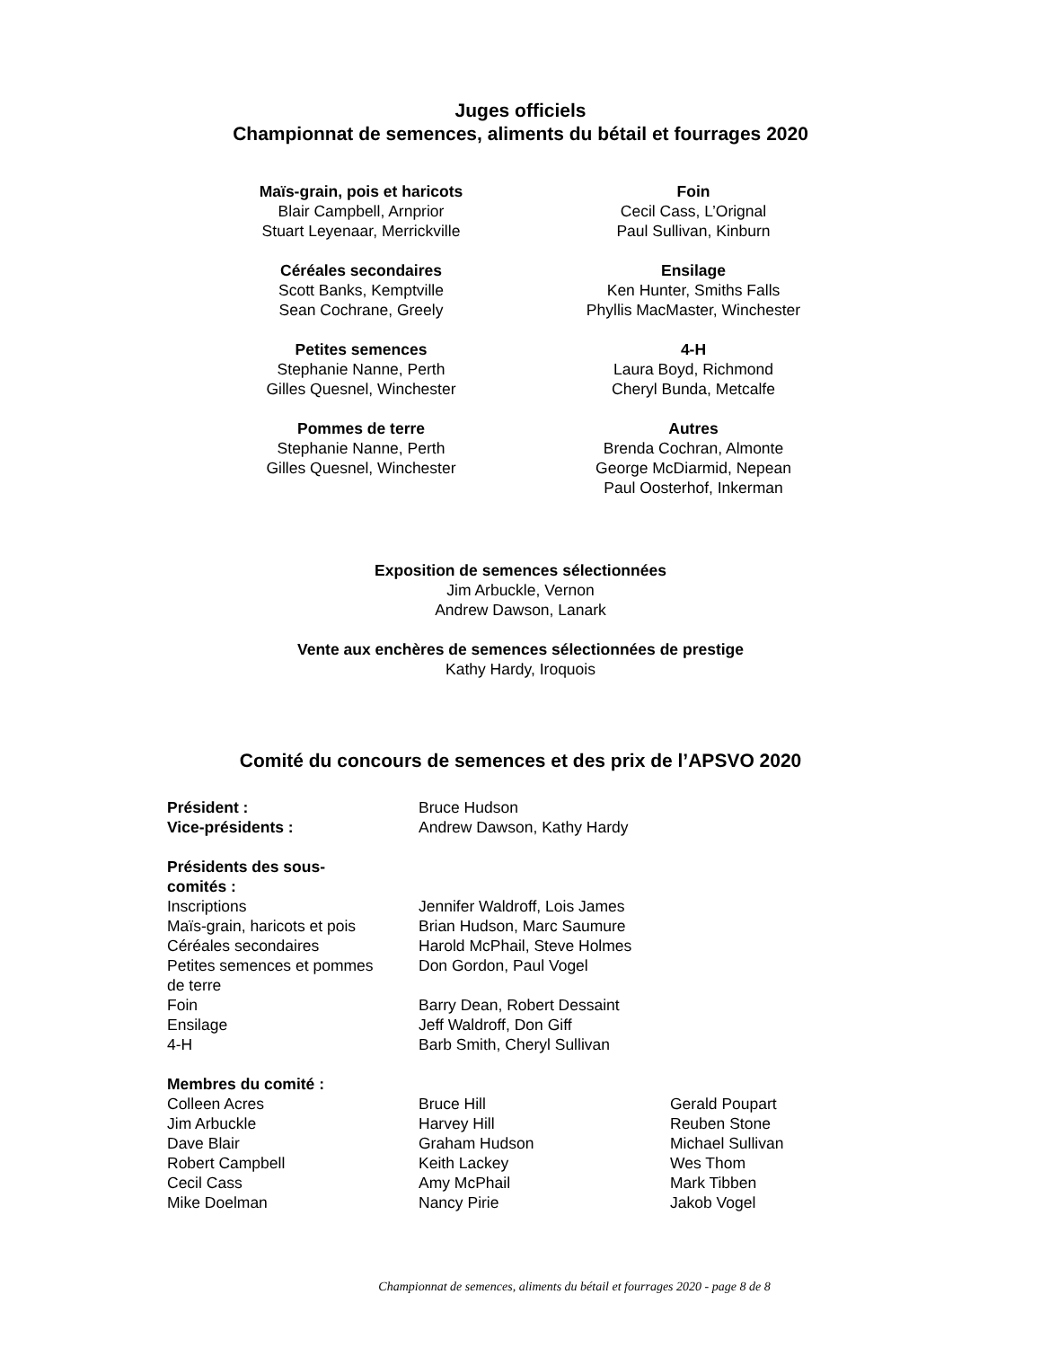Juges officiels
Championnat de semences, aliments du bétail et fourrages 2020
Maïs-grain, pois et haricots
Blair Campbell, Arnprior
Stuart Leyenaar, Merrickville
Foin
Cecil Cass, L’Orignal
Paul Sullivan, Kinburn
Céréales secondaires
Scott Banks, Kemptville
Sean Cochrane, Greely
Ensilage
Ken Hunter, Smiths Falls
Phyllis MacMaster, Winchester
Petites semences
Stephanie Nanne, Perth
Gilles Quesnel, Winchester
4-H
Laura Boyd, Richmond
Cheryl Bunda, Metcalfe
Pommes de terre
Stephanie Nanne, Perth
Gilles Quesnel, Winchester
Autres
Brenda Cochran, Almonte
George McDiarmid, Nepean
Paul Oosterhof, Inkerman
Exposition de semences sélectionnées
Jim Arbuckle, Vernon
Andrew Dawson, Lanark
Vente aux enchères de semences sélectionnées de prestige
Kathy Hardy, Iroquois
Comité du concours de semences et des prix de l’APSVO 2020
| Président : | Bruce Hudson | |
| Vice-présidents : | Andrew Dawson, Kathy Hardy | |
| Présidents des sous- comités : | | |
| Inscriptions | Jennifer Waldroff, Lois James | |
| Maïs-grain, haricots et pois | Brian Hudson, Marc Saumure | |
| Céréales secondaires | Harold McPhail, Steve Holmes | |
| Petites semences et pommes de terre | Don Gordon, Paul Vogel | |
| Foin | Barry Dean, Robert Dessaint | |
| Ensilage | Jeff Waldroff, Don Giff | |
| 4-H | Barb Smith, Cheryl Sullivan | |
| Membres du comité : | | |
| Colleen Acres | Bruce Hill | Gerald Poupart |
| Jim Arbuckle | Harvey Hill | Reuben Stone |
| Dave Blair | Graham Hudson | Michael Sullivan |
| Robert Campbell | Keith Lackey | Wes Thom |
| Cecil Cass | Amy McPhail | Mark Tibben |
| Mike Doelman | Nancy Pirie | Jakob Vogel |
Championnat de semences, aliments du bétail et fourrages 2020 - page 8 de 8